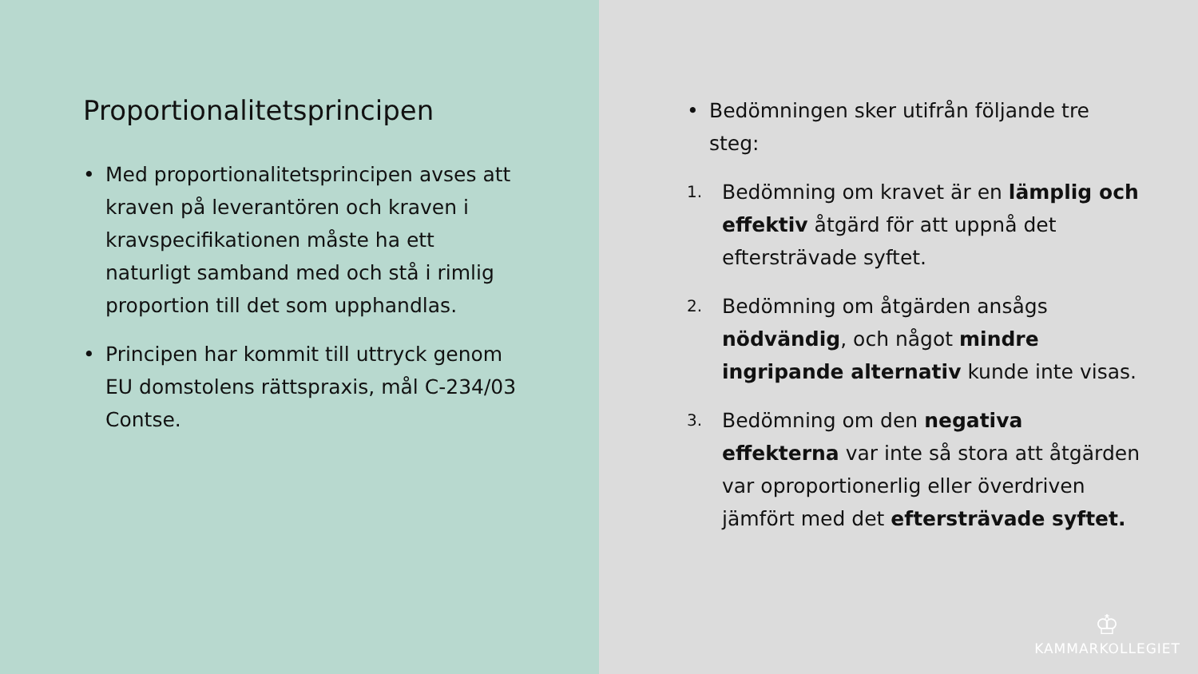Proportionalitetsprincipen
• Med proportionalitetsprincipen avses att kraven på leverantören och kraven i kravspecifikationen måste ha ett naturligt samband med och stå i rimlig proportion till det som upphandlas.
• Principen har kommit till uttryck genom EU domstolens rättspraxis, mål C-234/03 Contse.
• Bedömningen sker utifrån följande tre steg:
1. Bedömning om kravet är en lämplig och effektiv åtgärd för att uppnå det eftersträvade syftet.
2. Bedömning om åtgärden ansågs nödvändig, och något mindre ingripande alternativ kunde inte visas.
3. Bedömning om den negativa effekterna var inte så stora att åtgärden var oproportionerlig eller överdriven jämfört med det eftersträvade syftet.
♔
KAMMARKOLLEGIET